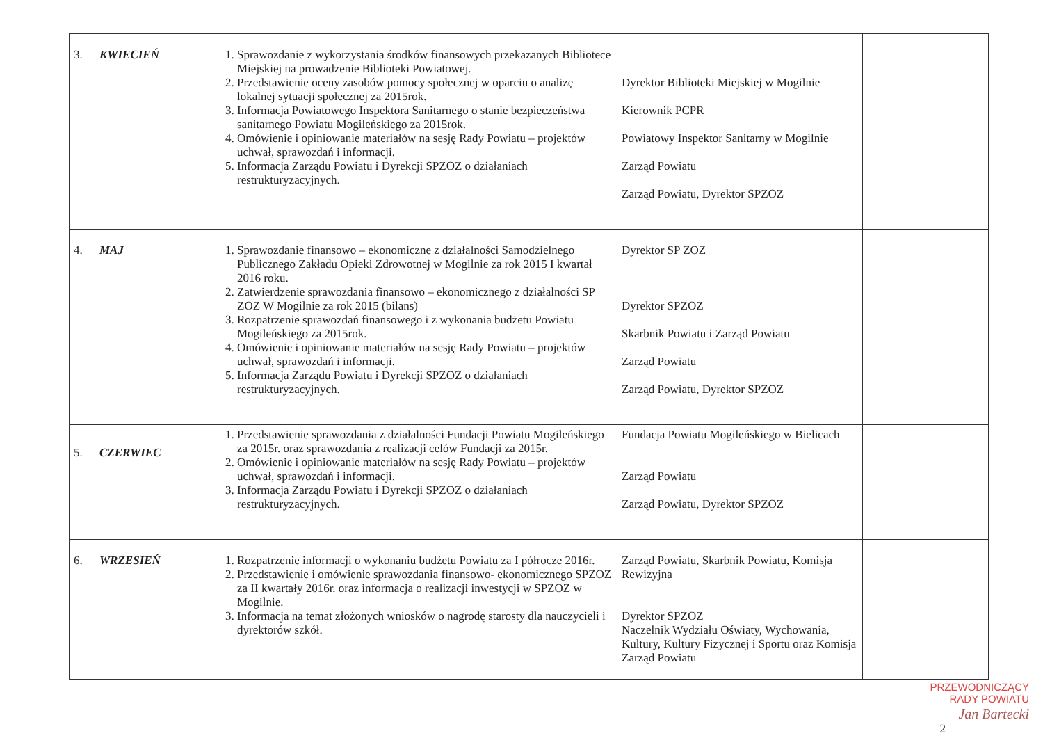| 3. | KWIECIEŃ | 1. Sprawozdanie z wykorzystania środków finansowych przekazanych Bibliotece Miejskiej na prowadzenie Biblioteki Powiatowej. 2. Przedstawienie oceny zasobów pomocy społecznej w oparciu o analizę lokalnej sytuacji społecznej za 2015rok. 3. Informacja Powiatowego Inspektora Sanitarnego o stanie bezpieczeństwa sanitarnego Powiatu Mogileńskiego za 2015rok. 4. Omówienie i opiniowanie materiałów na sesję Rady Powiatu – projektów uchwał, sprawozdań i informacji. 5. Informacja Zarządu Powiatu i Dyrekcji SPZOZ o działaniach restrukturyzacyjnych. | Dyrektor Biblioteki Miejskiej w Mogilnie Kierownik PCPR Powiatowy Inspektor Sanitarny w Mogilnie Zarząd Powiatu Zarząd Powiatu, Dyrektor SPZOZ | |
| 4. | MAJ | 1. Sprawozdanie finansowo – ekonomiczne z działalności Samodzielnego Publicznego Zakładu Opieki Zdrowotnej w Mogilnie za rok 2015 I kwartał 2016 roku. 2. Zatwierdzenie sprawozdania finansowo – ekonomicznego z działalności SP ZOZ W Mogilnie za rok 2015 (bilans) 3. Rozpatrzenie sprawozdań finansowego i z wykonania budżetu Powiatu Mogileńskiego za 2015rok. 4. Omówienie i opiniowanie materiałów na sesję Rady Powiatu – projektów uchwał, sprawozdań i informacji. 5. Informacja Zarządu Powiatu i Dyrekcji SPZOZ o działaniach restrukturyzacyjnych. | Dyrektor SP ZOZ Dyrektor SPZOZ Skarbnik Powiatu i Zarząd Powiatu Zarząd Powiatu Zarząd Powiatu, Dyrektor SPZOZ | |
| 5. | CZERWIEC | 1. Przedstawienie sprawozdania z działalności Fundacji Powiatu Mogileńskiego za 2015r. oraz sprawozdania z realizacji celów Fundacji za 2015r. 2. Omówienie i opiniowanie materiałów na sesję Rady Powiatu – projektów uchwał, sprawozdań i informacji. 3. Informacja Zarządu Powiatu i Dyrekcji SPZOZ o działaniach restrukturyzacyjnych. | Fundacja Powiatu Mogileńskiego w Bielicach Zarząd Powiatu Zarząd Powiatu, Dyrektor SPZOZ | |
| 6. | WRZESIEŃ | 1. Rozpatrzenie informacji o wykonaniu budżetu Powiatu za I półrocze 2016r. 2. Przedstawienie i omówienie sprawozdania finansowo- ekonomicznego SPZOZ za II kwartały 2016r. oraz informacja o realizacji inwestycji w SPZOZ w Mogilnie. 3. Informacja na temat złożonych wniosków o nagrodę starosty dla nauczycieli i dyrektorów szkół. | Zarząd Powiatu, Skarbnik Powiatu, Komisja Rewizyjna Dyrektor SPZOZ Naczelnik Wydziału Oświaty, Wychowania, Kultury, Kultury Fizycznej i Sportu oraz Komisja Zarząd Powiatu | |
PRZEWODNICZĄCY
RADY POWIATU
Jan Bartecki
2